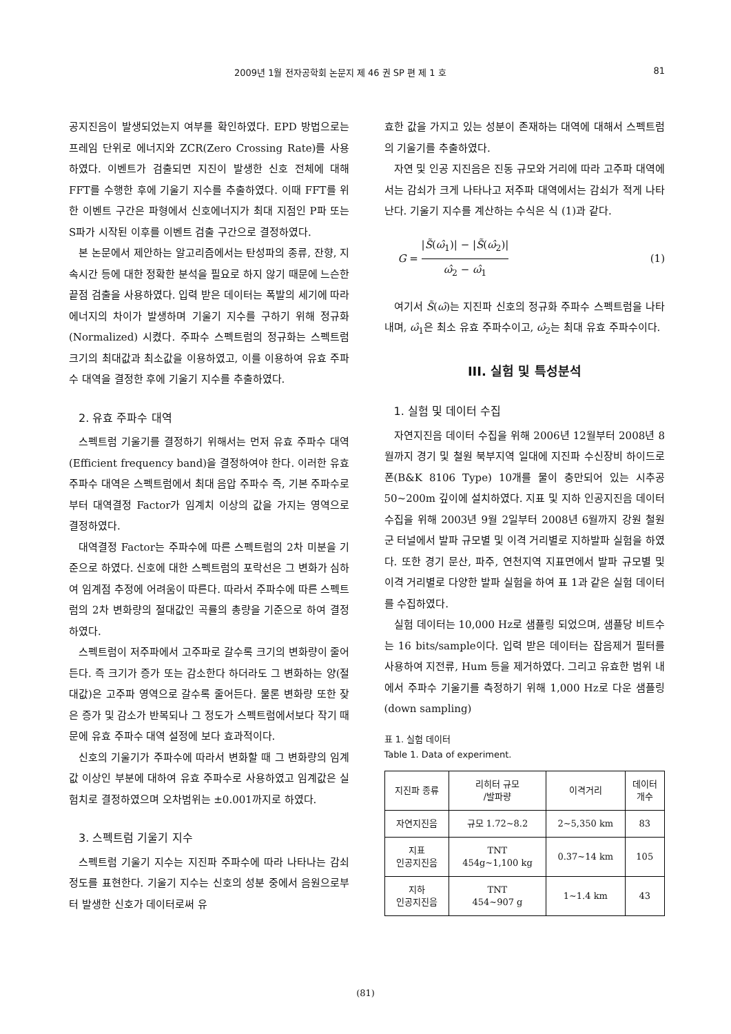2009년 1월 전자공학회 논문지 제 46 권 SP 편 제 1 호 81
공지진음이 발생되었는지 여부를 확인하였다. EPD 방법으로는 프레임 단위로 에너지와 ZCR(Zero Crossing Rate)를 사용하였다. 이벤트가 검출되면 지진이 발생한 신호 전체에 대해 FFT를 수행한 후에 기울기 지수를 추출하였다. 이때 FFT를 위한 이벤트 구간은 파형에서 신호에너지가 최대 지점인 P파 또는 S파가 시작된 이후를 이벤트 검출 구간으로 결정하였다.
본 논문에서 제안하는 알고리즘에서는 탄성파의 종류, 잔향, 지속시간 등에 대한 정확한 분석을 필요로 하지 않기 때문에 느슨한 끝점 검출을 사용하였다. 입력 받은 데이터는 폭발의 세기에 따라 에너지의 차이가 발생하며 기울기 지수를 구하기 위해 정규화(Normalized) 시켰다. 주파수 스펙트럼의 정규화는 스펙트럼 크기의 최대값과 최소값을 이용하였고, 이를 이용하여 유효 주파수 대역을 결정한 후에 기울기 지수를 추출하였다.
2. 유효 주파수 대역
스펙트럼 기울기를 결정하기 위해서는 먼저 유효 주파수 대역(Efficient frequency band)을 결정하여야 한다. 이러한 유효 주파수 대역은 스펙트럼에서 최대 음압 주파수 즉, 기본 주파수로 부터 대역결정 Factor가 임계치 이상의 값을 가지는 영역으로 결정하였다.
대역결정 Factor는 주파수에 따른 스펙트럼의 2차 미분을 기준으로 하였다. 신호에 대한 스펙트럼의 포락선은 그 변화가 심하여 임계점 추정에 어려움이 따른다. 따라서 주파수에 따른 스펙트럼의 2차 변화량의 절대값인 곡률의 총량을 기준으로 하여 결정하였다.
스펙트럼이 저주파에서 고주파로 갈수록 크기의 변화량이 줄어든다. 즉 크기가 증가 또는 감소한다 하더라도 그 변화하는 양(절대값)은 고주파 영역으로 갈수록 줄어든다. 물론 변화량 또한 잦은 증가 및 감소가 반복되나 그 정도가 스펙트럼에서보다 작기 때문에 유효 주파수 대역 설정에 보다 효과적이다.
신호의 기울기가 주파수에 따라서 변화할 때 그 변화량의 임계값 이상인 부분에 대하여 유효 주파수로 사용하였고 임계값은 실험치로 결정하였으며 오차범위는 ±0.001까지로 하였다.
3. 스펙트럼 기울기 지수
스펙트럼 기울기 지수는 지진파 주파수에 따라 나타나는 감쇠 정도를 표현한다. 기울기 지수는 신호의 성분 중에서 음원으로부터 발생한 신호가 데이터로써 유
효한 값을 가지고 있는 성분이 존재하는 대역에 대해서 스펙트럼의 기울기를 추출하였다.
자연 및 인공 지진음은 진동 규모와 거리에 따라 고주파 대역에서는 감쇠가 크게 나타나고 저주파 대역에서는 감쇠가 적게 나타난다. 기울기 지수를 계산하는 수식은 식 (1)과 같다.
G = |S̃(ω̂<sub>1</sub>)| − |S̃(ω̂<sub>2</sub>)| ω̂<sub>2</sub> − ω̂<sub>1</sub> (1)
여기서 S̃(ω̂)는 지진파 신호의 정규화 주파수 스펙트럼을 나타내며, ω̂<sub>1</sub>은 최소 유효 주파수이고, ω̂<sub>2</sub>는 최대 유효 주파수이다.
III. 실험 및 특성분석
1. 실험 및 데이터 수집
자연지진음 데이터 수집을 위해 2006년 12월부터 2008년 8월까지 경기 및 철원 북부지역 일대에 지진파 수신장비 하이드로폰(B&K 8106 Type) 10개를 물이 충만되어 있는 시추공 50~200m 깊이에 설치하였다. 지표 및 지하 인공지진음 데이터 수집을 위해 2003년 9월 2일부터 2008년 6월까지 강원 철원군 터널에서 발파 규모별 및 이격 거리별로 지하발파 실험을 하였다. 또한 경기 문산, 파주, 연천지역 지표면에서 발파 규모별 및 이격 거리별로 다양한 발파 실험을 하여 표 1과 같은 실험 데이터를 수집하였다.
실험 데이터는 10,000 Hz로 샘플링 되었으며, 샘플당 비트수는 16 bits/sample이다. 입력 받은 데이터는 잡음제거 필터를 사용하여 지전류, Hum 등을 제거하였다. 그리고 유효한 범위 내에서 주파수 기울기를 측정하기 위해 1,000 Hz로 다운 샘플링(down sampling)
표 1. 실험 데이터
Table 1. Data of experiment.
| 지진파 종류 | 리히터 규모 /발파량 | 이격거리 | 데이터 개수 |
| --- | --- | --- | --- |
| 자연지진음 | 규모 1.72~8.2 | 2~5,350 km | 83 |
| 지표 인공지진음 | TNT 454g~1,100 kg | 0.37~14 km | 105 |
| 지하 인공지진음 | TNT 454~907 g | 1~1.4 km | 43 |
(81)